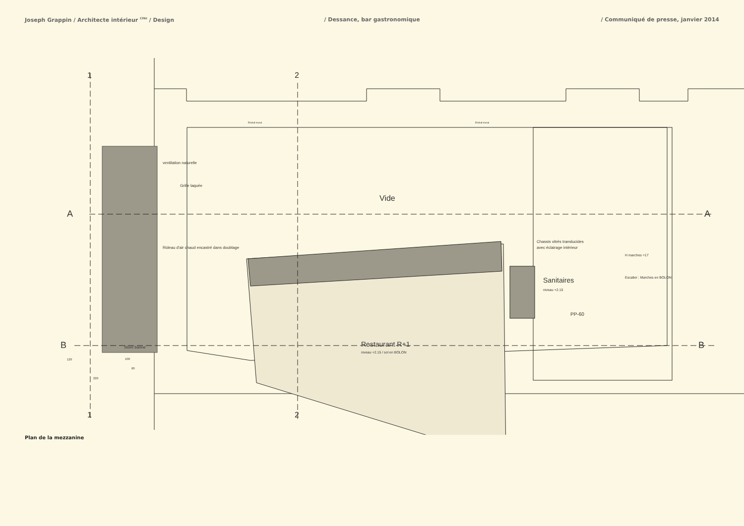Joseph Grappin / Architecte intérieur <sup>CFAI</sup> / Design
/ Dessance, bar gastronomique / Communiqué de presse, janvier 2014
Vide
Restaurant R+1
niveau +2.15 / sol en BOLON
Sanitaires
niveau +2.15
Chassis vitrés translucides
avec éclairage intérieur
ventilation naturelle
Grille laquée
Rideau d'air chaud encastré dans doublage
Store banne
Enduit mural
Enduit mural
H marches =17
Escalier : Marches en BOLON
PP-60
A
A
B
B
1
2
1
2
120
100
60
220
Plan de la mezzanine